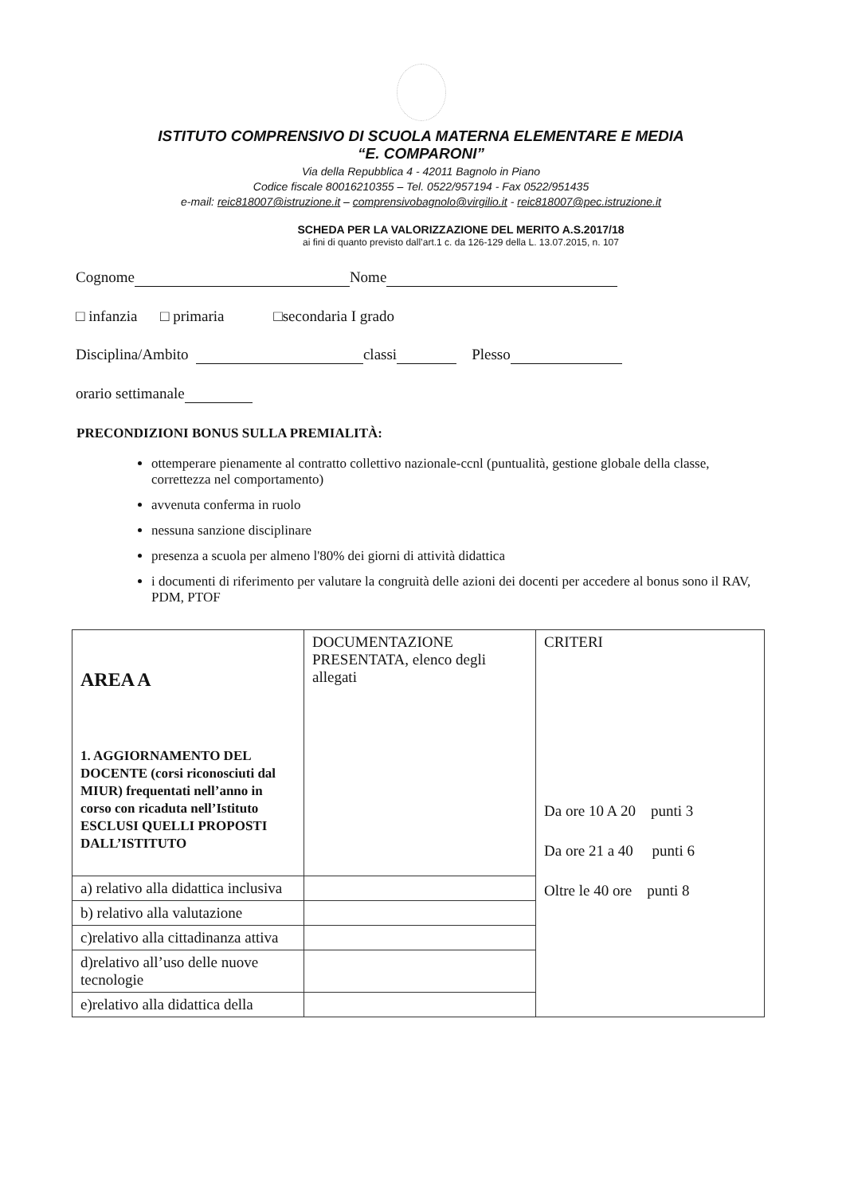ISTITUTO COMPRENSIVO DI SCUOLA MATERNA ELEMENTARE E MEDIA
“E. COMPARONI”
Via della Repubblica 4 - 42011 Bagnolo in Piano
Codice fiscale 80016210355 – Tel. 0522/957194 - Fax 0522/951435
e-mail: reic818007@istruzione.it – comprensivobagnolo@virgilio.it - reic818007@pec.istruzione.it
SCHEDA PER LA VALORIZZAZIONE DEL MERITO A.S.2017/18
ai fini di quanto previsto dall’art.1 c. da 126-129 della L. 13.07.2015, n. 107
Cognome Nome
□ infanzia □ primaria □secondaria I grado
Disciplina/Ambito classi Plesso
orario settimanale
PRECONDIZIONI BONUS SULLA PREMIALITÀ:
ottemperare pienamente al contratto collettivo nazionale-ccnl (puntualità, gestione globale della classe, correttezza nel comportamento)
avvenuta conferma in ruolo
nessuna sanzione disciplinare
presenza a scuola per almeno l'80% dei giorni di attività didattica
i documenti di riferimento per valutare la congruità delle azioni dei docenti per accedere al bonus sono il RAV, PDM, PTOF
| AREA A 1. AGGIORNAMENTO DEL DOCENTE (corsi riconosciuti dal MIUR) frequentati nell’anno in corso con ricaduta nell’Istituto ESCLUSI QUELLI PROPOSTI DALL’ISTITUTO | DOCUMENTAZIONE PRESENTATA, elenco degli allegati | CRITERI Da ore 10 A 20 punti 3 Da ore 21 a 40 punti 6 Oltre le 40 ore punti 8 |
| a) relativo alla didattica inclusiva | | |
| b) relativo alla valutazione | | |
| c)relativo alla cittadinanza attiva | | |
| d)relativo all’uso delle nuove tecnologie | | |
| e)relativo alla didattica della | | |